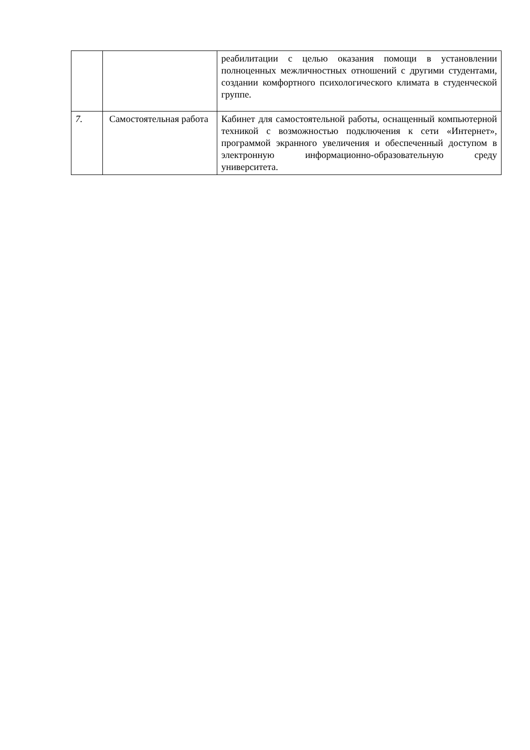| | | реабилитации с целью оказания помощи в установлении полноценных межличностных отношений с другими студентами, создании комфортного психологического климата в студенческой группе. |
| 7. | Самостоятельная работа | Кабинет для самостоятельной работы, оснащенный компьютерной техникой с возможностью подключения к сети «Интернет», программой экранного увеличения и обеспеченный доступом в электронную информационно-образовательную среду университета. |